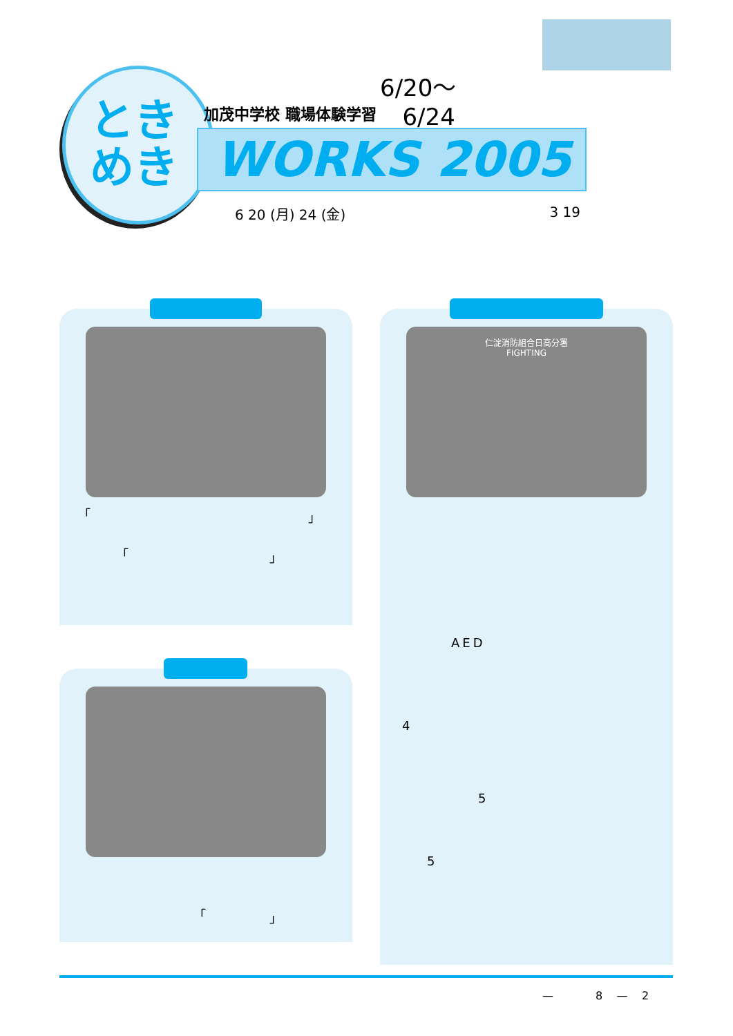とき めき
6/20～
6/24
加茂中学校 職場体験学習
WORKS 2005
6 20 (月) 24 (金) 3 19
「 」
「 」
「 」
仁淀消防組合日高分署
FIGHTING
AED
4
5
5
— 8 — 2